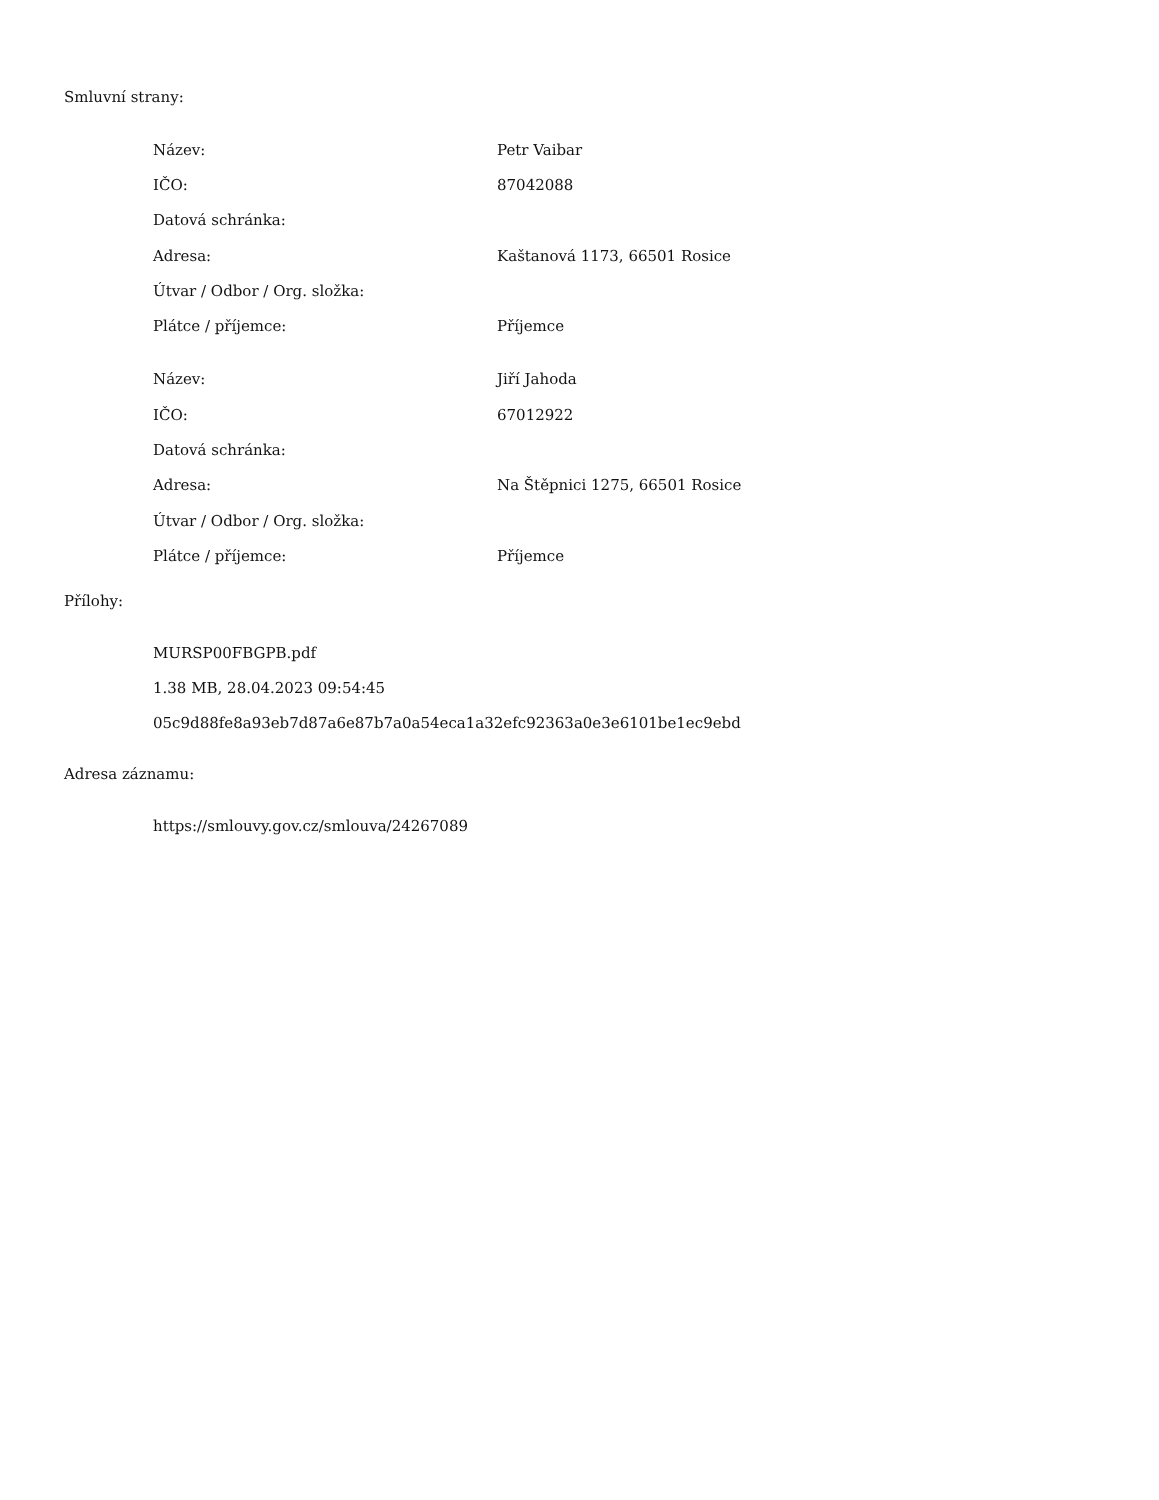Smluvní strany:
| Název: | Petr Vaibar |
| IČO: | 87042088 |
| Datová schránka: | |
| Adresa: | Kaštanová 1173, 66501 Rosice |
| Útvar / Odbor / Org. složka: | |
| Plátce / příjemce: | Příjemce |
| Název: | Jiří Jahoda |
| IČO: | 67012922 |
| Datová schránka: | |
| Adresa: | Na Štěpnici 1275, 66501 Rosice |
| Útvar / Odbor / Org. složka: | |
| Plátce / příjemce: | Příjemce |
Přílohy:
MURSP00FBGPB.pdf
1.38 MB, 28.04.2023 09:54:45
05c9d88fe8a93eb7d87a6e87b7a0a54eca1a32efc92363a0e3e6101be1ec9ebd
Adresa záznamu:
https://smlouvy.gov.cz/smlouva/24267089